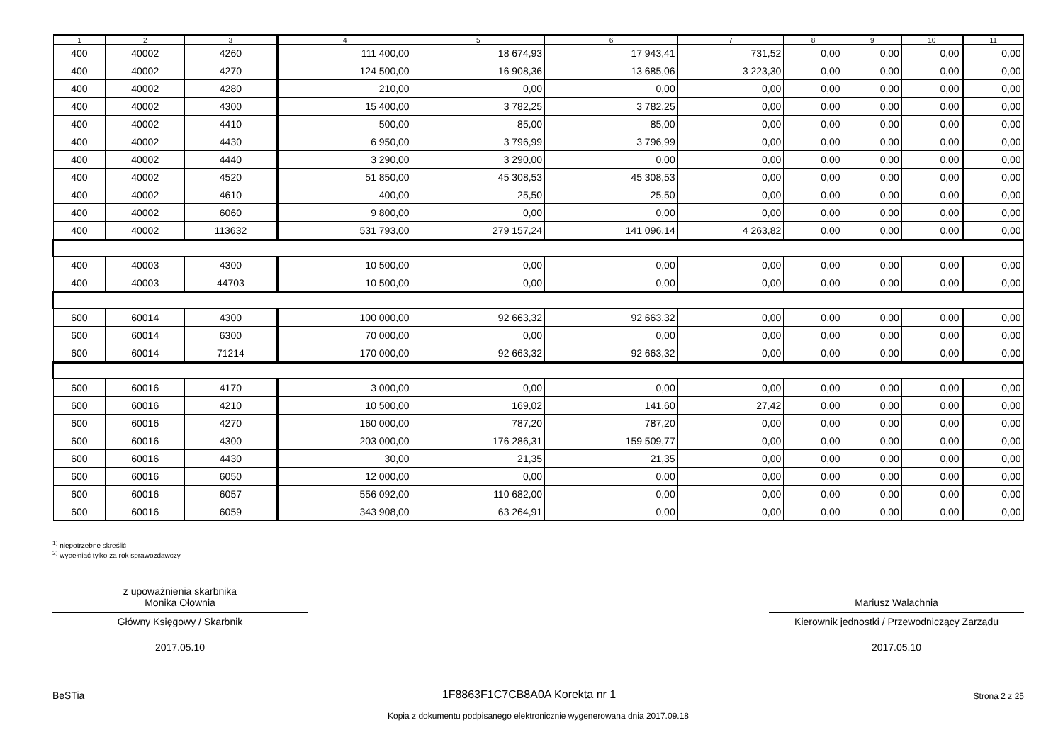| 1 | 2 | 3 | 4 | 5 | 6 | 7 | 8 | 9 | 10 | 11 |
| --- | --- | --- | --- | --- | --- | --- | --- | --- | --- | --- |
| 400 | 40002 | 4260 | 111 400,00 | 18 674,93 | 17 943,41 | 731,52 | 0,00 | 0,00 | 0,00 | 0,00 |
| 400 | 40002 | 4270 | 124 500,00 | 16 908,36 | 13 685,06 | 3 223,30 | 0,00 | 0,00 | 0,00 | 0,00 |
| 400 | 40002 | 4280 | 210,00 | 0,00 | 0,00 | 0,00 | 0,00 | 0,00 | 0,00 | 0,00 |
| 400 | 40002 | 4300 | 15 400,00 | 3 782,25 | 3 782,25 | 0,00 | 0,00 | 0,00 | 0,00 | 0,00 |
| 400 | 40002 | 4410 | 500,00 | 85,00 | 85,00 | 0,00 | 0,00 | 0,00 | 0,00 | 0,00 |
| 400 | 40002 | 4430 | 6 950,00 | 3 796,99 | 3 796,99 | 0,00 | 0,00 | 0,00 | 0,00 | 0,00 |
| 400 | 40002 | 4440 | 3 290,00 | 3 290,00 | 0,00 | 0,00 | 0,00 | 0,00 | 0,00 | 0,00 |
| 400 | 40002 | 4520 | 51 850,00 | 45 308,53 | 45 308,53 | 0,00 | 0,00 | 0,00 | 0,00 | 0,00 |
| 400 | 40002 | 4610 | 400,00 | 25,50 | 25,50 | 0,00 | 0,00 | 0,00 | 0,00 | 0,00 |
| 400 | 40002 | 6060 | 9 800,00 | 0,00 | 0,00 | 0,00 | 0,00 | 0,00 | 0,00 | 0,00 |
| 400 | 40002 | 113632 | 531 793,00 | 279 157,24 | 141 096,14 | 4 263,82 | 0,00 | 0,00 | 0,00 | 0,00 |
| 400 | 40003 | 4300 | 10 500,00 | 0,00 | 0,00 | 0,00 | 0,00 | 0,00 | 0,00 | 0,00 |
| 400 | 40003 | 44703 | 10 500,00 | 0,00 | 0,00 | 0,00 | 0,00 | 0,00 | 0,00 | 0,00 |
| 600 | 60014 | 4300 | 100 000,00 | 92 663,32 | 92 663,32 | 0,00 | 0,00 | 0,00 | 0,00 | 0,00 |
| 600 | 60014 | 6300 | 70 000,00 | 0,00 | 0,00 | 0,00 | 0,00 | 0,00 | 0,00 | 0,00 |
| 600 | 60014 | 71214 | 170 000,00 | 92 663,32 | 92 663,32 | 0,00 | 0,00 | 0,00 | 0,00 | 0,00 |
| 600 | 60016 | 4170 | 3 000,00 | 0,00 | 0,00 | 0,00 | 0,00 | 0,00 | 0,00 | 0,00 |
| 600 | 60016 | 4210 | 10 500,00 | 169,02 | 141,60 | 27,42 | 0,00 | 0,00 | 0,00 | 0,00 |
| 600 | 60016 | 4270 | 160 000,00 | 787,20 | 787,20 | 0,00 | 0,00 | 0,00 | 0,00 | 0,00 |
| 600 | 60016 | 4300 | 203 000,00 | 176 286,31 | 159 509,77 | 0,00 | 0,00 | 0,00 | 0,00 | 0,00 |
| 600 | 60016 | 4430 | 30,00 | 21,35 | 21,35 | 0,00 | 0,00 | 0,00 | 0,00 | 0,00 |
| 600 | 60016 | 6050 | 12 000,00 | 0,00 | 0,00 | 0,00 | 0,00 | 0,00 | 0,00 | 0,00 |
| 600 | 60016 | 6057 | 556 092,00 | 110 682,00 | 0,00 | 0,00 | 0,00 | 0,00 | 0,00 | 0,00 |
| 600 | 60016 | 6059 | 343 908,00 | 63 264,91 | 0,00 | 0,00 | 0,00 | 0,00 | 0,00 | 0,00 |
<sup>1)</sup> niepotrzebne skreślić
<sup>2)</sup> wypełniać tylko za rok sprawozdawczy
z upoważnienia skarbnika
Monika Ołownia
Główny Księgowy / Skarbnik
2017.05.10
Mariusz Walachnia
Kierownik jednostki / Przewodniczący Zarządu
2017.05.10
BeSTia 1F8863F1C7CB8A0A Korekta nr 1 Strona 2 z 25
Kopia z dokumentu podpisanego elektronicznie wygenerowana dnia 2017.09.18